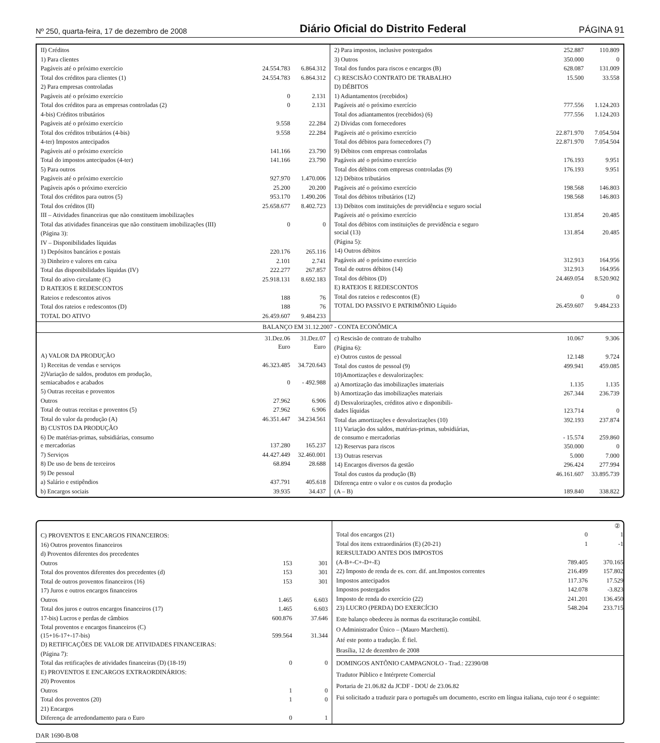Nº 250, quarta-feira, 17 de dezembro de 2008 Diário Oficial do Distrito Federal PÁGINA 91
| II) Créditos | | |
| 1) Para clientes | | |
| Pagáveis até o próximo exercício | 24.554.783 | 6.864.312 |
| Total dos créditos para clientes (1) | 24.554.783 | 6.864.312 |
| 2) Para empresas controladas | | |
| Pagáveis até o próximo exercício | 0 | 2.131 |
| Total dos créditos para as empresas controladas (2) | 0 | 2.131 |
| 4-bis) Créditos tributários | | |
| Pagáveis até o próximo exercício | 9.558 | 22.284 |
| Total dos créditos tributários (4-bis) | 9.558 | 22.284 |
| 4-ter) Impostos antecipados | | |
| Pagáveis até o próximo exercício | 141.166 | 23.790 |
| Total do impostos antecipados (4-ter) | 141.166 | 23.790 |
| 5) Para outros | | |
| Pagáveis até o próximo exercício | 927.970 | 1.470.006 |
| Pagáveis após o próximo exercício | 25.200 | 20.200 |
| Total dos créditos para outros (5) | 953.170 | 1.490.206 |
| Total dos créditos (II) | 25.658.677 | 8.402.723 |
| III – Atividades financeiras que não constituem imobilizações | | |
| Total das atividades financeiras que não constituem imobilizações (III) | 0 | 0 |
| (Página 3): | | |
| IV – Disponibilidades líquidas | | |
| 1) Depósitos bancários e postais | 220.176 | 265.116 |
| 3) Dinheiro e valores em caixa | 2.101 | 2.741 |
| Total das disponibilidades líquidas (IV) | 222.277 | 267.857 |
| Total do ativo circulante (C) | 25.918.131 | 8.692.183 |
| D RATEIOS E REDESCONTOS | | |
| Rateios e redescontos ativos | 188 | 76 |
| Total dos rateios e redescontos (D) | 188 | 76 |
| TOTAL DO ATIVO | 26.459.607 | 9.484.233 |
| 2) Para impostos, inclusive postergados | 252.887 | 110.809 |
| 3) Outros | 350.000 | 0 |
| Total dos fundos para riscos e encargos (B) | 628.087 | 131.009 |
| C) RESCISÃO CONTRATO DE TRABALHO | 15.500 | 33.558 |
| D) DÉBITOS | | |
| 1) Adiantamentos (recebidos) | | |
| Pagáveis até o próximo exercício | 777.556 | 1.124.203 |
| Total dos adiantamentos (recebidos) (6) | 777.556 | 1.124.203 |
| 2) Dívidas com fornecedores | | |
| Pagáveis até o próximo exercício | 22.871.970 | 7.054.504 |
| Total dos débitos para fornecedores (7) | 22.871.970 | 7.054.504 |
| 9) Débitos com empresas controladas | | |
| Pagáveis até o próximo exercício | 176.193 | 9.951 |
| Total dos débitos com empresas controladas (9) | 176.193 | 9.951 |
| 12) Débitos tributários | | |
| Pagáveis até o próximo exercício | 198.568 | 146.803 |
| Total dos débitos tributários (12) | 198.568 | 146.803 |
| 13) Débitos com instituições de previdência e seguro social | | |
| Pagáveis até o próximo exercício | 131.854 | 20.485 |
| Total dos débitos com instituições de previdência e seguro social (13) | 131.854 | 20.485 |
| (Página 5): | | |
| 14) Outros débitos | | |
| Pagáveis até o próximo exercício | 312.913 | 164.956 |
| Total de outros débitos (14) | 312.913 | 164.956 |
| Total dos débitos (D) | 24.469.054 | 8.520.902 |
| E) RATEIOS E REDESCONTOS | | |
| Total dos rateios e redescontos (E) | 0 | 0 |
| TOTAL DO PASSIVO E PATRIMÔNIO Líquido | 26.459.607 | 9.484.233 |
BALANÇO EM 31.12.2007 - CONTA ECONÔMICA
| | 31.Dez.06 Euro | 31.Dez.07 Euro |
| A) VALOR DA PRODUÇÃO | | |
| 1) Receitas de vendas e serviços | 46.323.485 | 34.720.643 |
| 2)Variação de saldos, produtos em produção, semiacabados e acabados | 0 | - 492.988 |
| 5) Outras receitas e proventos | | |
| Outros | 27.962 | 6.906 |
| Total de outras receitas e proventos (5) | 27.962 | 6.906 |
| Total do valor da produção (A) | 46.351.447 | 34.234.561 |
| B) CUSTOS DA PRODUÇÃO | | |
| 6) De matérias-primas, subsidiárias, consumo e mercadorias | 137.280 | 165.237 |
| 7) Serviços | 44.427.449 | 32.460.001 |
| 8) De uso de bens de terceiros | 68.894 | 28.688 |
| 9) De pessoal | | |
| a) Salário e estipêndios | 437.791 | 405.618 |
| b) Encargos sociais | 39.935 | 34.437 |
| c) Rescisão de contrato de trabalho | 10.067 | 9.306 |
| (Página 6): | | |
| e) Outros custos de pessoal | 12.148 | 9.724 |
| Total dos custos de pessoal (9) | 499.941 | 459.085 |
| 10)Amortizações e desvalorizações: | | |
| a) Amortização das imobilizações imateriais | 1.135 | 1.135 |
| b) Amortização das imobilizações materiais | 267.344 | 236.739 |
| d) Desvalorizações, créditos ativo e disponibili- dades líquidas | 123.714 | 0 |
| Total das amortizações e desvalorizações (10) | 392.193 | 237.874 |
| 11) Variação dos saldos, matérias-primas, subsidiárias, de consumo e mercadorias | - 15.574 | 259.860 |
| 12) Reservas para riscos | 350.000 | 0 |
| 13) Outras reservas | 5.000 | 7.000 |
| 14) Encargos diversos da gestão | 296.424 | 277.994 |
| Total dos custos da produção (B) | 46.161.607 | 33.895.739 |
| Diferença entre o valor e os custos da produção (A – B) | 189.840 | 338.822 |
| C) PROVENTOS E ENCARGOS FINANCEIROS: | | |
| 16) Outros proventos financeiros | | |
| d) Proventos diferentes dos precedentes | | |
| Outros | 153 | 301 |
| Total dos proventos diferentes dos precedentes (d) | 153 | 301 |
| Total de outros proventos financeiros (16) | 153 | 301 |
| 17) Juros e outros encargos financeiros | | |
| Outros | 1.465 | 6.603 |
| Total dos juros e outros encargos financeiros (17) | 1.465 | 6.603 |
| 17-bis) Lucros e perdas de câmbios | 600.876 | 37.646 |
| Total proventos e encargos financeiros (C) (15+16-17+-17-bis) | 599.564 | 31.344 |
| D) RETIFICAÇÕES DE VALOR DE ATIVIDADES FINANCEIRAS: | | |
| (Página 7): | | |
| Total das retificações de atividades financeiras (D) (18-19) | 0 | 0 |
| E) PROVENTOS E ENCARGOS EXTRAORDINÁRIOS: | | |
| 20) Proventos | | |
| Outros | 1 | 0 |
| Total dos proventos (20) | 1 | 0 |
| 21) Encargos | | |
| Diferença de arredondamento para o Euro | 0 | 1 |
②
| Total dos encargos (21) | 0 | 1 |
| Total dos itens extraordinários (E) (20-21) | 1 | -1 |
| RERSULTADO ANTES DOS IMPOSTOS | | |
| (A-B+-C+-D+-E) | 789.405 | 370.165 |
| 22) Imposto de renda de es. corr. dif. ant.Impostos correntes | 216.499 | 157.802 |
| Impostos antecipados | 117.376 | 17.529 |
| Impostos postergados | 142.078 | -3.823 |
| Imposto de renda do exercício (22) | 241.201 | 136.450 |
| 23) LUCRO (PERDA) DO EXERCÍCIO | 548.204 | 233.715 |
Este balanço obedeceu às normas da escrituração contábil.
O Administrador Único – (Mauro Marchetti).
Até este ponto a tradução. É fiel.
Brasília, 12 de dezembro de 2008
DOMINGOS ANTÔNIO CAMPAGNOLO - Trad.: 22390/08
Tradutor Público e Intérprete Comercial
Portaria de 21.06.82 da JCDF - DOU de 23.06.82
Fui solicitado a traduzir para o português um documento, escrito em língua italiana, cujo teor é o seguinte:
DAR 1690-B/08